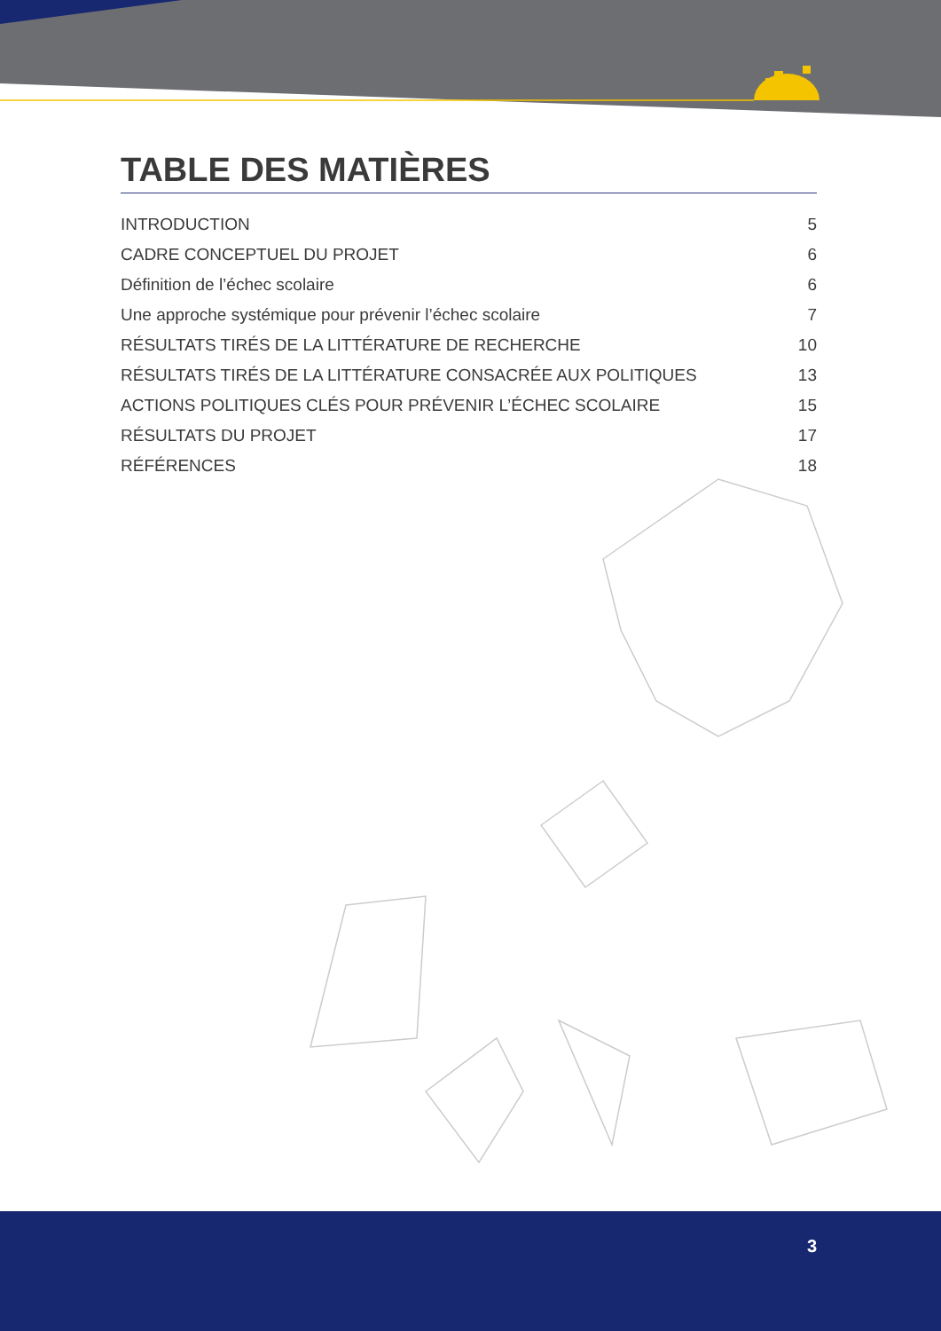TABLE DES MATIÈRES
INTRODUCTION 5
CADRE CONCEPTUEL DU PROJET 6
Définition de l’échec scolaire 6
Une approche systémique pour prévenir l’échec scolaire 7
RÉSULTATS TIRÉS DE LA LITTÉRATURE DE RECHERCHE 10
RÉSULTATS TIRÉS DE LA LITTÉRATURE CONSACRÉE AUX POLITIQUES 13
ACTIONS POLITIQUES CLÉS POUR PRÉVENIR L’ÉCHEC SCOLAIRE 15
RÉSULTATS DU PROJET 17
RÉFÉRENCES 18
3